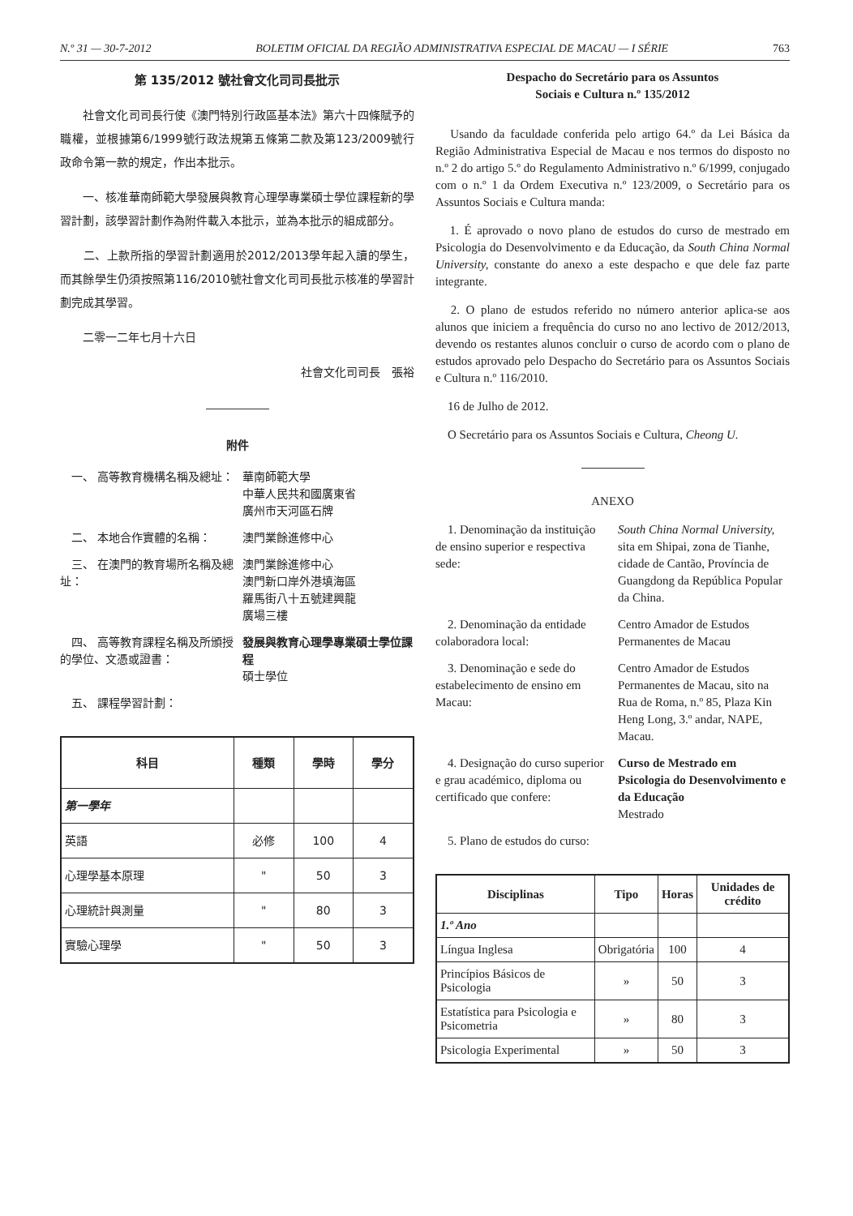N.º 31 — 30-7-2012 BOLETIM OFICIAL DA REGIÃO ADMINISTRATIVA ESPECIAL DE MACAU — I SÉRIE 763
第 135/2012 號社會文化司司長批示
　　社會文化司司長行使《澳門特別行政區基本法》第六十四條賦予的職權，並根據第6/1999號行政法規第五條第二款及第123/2009號行政命令第一款的規定，作出本批示。
　　一、核准華南師範大學發展與教育心理學專業碩士學位課程新的學習計劃，該學習計劃作為附件載入本批示，並為本批示的組成部分。
　　二、上款所指的學習計劃適用於2012/2013學年起入讀的學生，而其餘學生仍須按照第116/2010號社會文化司司長批示核准的學習計劃完成其學習。
　　二零一二年七月十六日
社會文化司司長　張裕
附件
　一、 高等教育機構名稱及總址： 華南師範大學
中華人民共和國廣東省
廣州市天河區石牌
　二、 本地合作實體的名稱： 澳門業餘進修中心
　三、 在澳門的教育場所名稱及總址：
澳門業餘進修中心
澳門新口岸外港填海區
羅馬街八十五號建興龍
廣場三樓
　四、 高等教育課程名稱及所頒授的學位、文憑或證書：
發展與教育心理學專業碩士學位課程
碩士學位
　五、 課程學習計劃：
| 科目 | 種類 | 學時 | 學分 |
| --- | --- | --- | --- |
| 第一學年 | | | |
| 英語 | 必修 | 100 | 4 |
| 心理學基本原理 | " | 50 | 3 |
| 心理統計與測量 | " | 80 | 3 |
| 實驗心理學 | " | 50 | 3 |
Despacho do Secretário para os Assuntos
Sociais e Cultura n.º 135/2012
　Usando da faculdade conferida pelo artigo 64.º da Lei Básica da Região Administrativa Especial de Macau e nos termos do disposto no n.º 2 do artigo 5.º do Regulamento Administrativo n.º 6/1999, conjugado com o n.º 1 da Ordem Executiva n.º 123/2009, o Secretário para os Assuntos Sociais e Cultura manda:
　1. É aprovado o novo plano de estudos do curso de mestrado em Psicologia do Desenvolvimento e da Educação, da South China Normal University, constante do anexo a este despacho e que dele faz parte integrante.
　2. O plano de estudos referido no número anterior aplica-se aos alunos que iniciem a frequência do curso no ano lectivo de 2012/2013, devendo os restantes alunos concluir o curso de acordo com o plano de estudos aprovado pelo Despacho do Secretário para os Assuntos Sociais e Cultura n.º 116/2010.
　16 de Julho de 2012.
　O Secretário para os Assuntos Sociais e Cultura, Cheong U.
ANEXO
　1. Denominação da instituição de ensino superior e respectiva sede:
South China Normal University, sita em Shipai, zona de Tianhe, cidade de Cantão, Província de Guangdong da República Popular da China.
　2. Denominação da entidade colaboradora local:
Centro Amador de Estudos Permanentes de Macau
　3. Denominação e sede do estabelecimento de ensino em Macau:
Centro Amador de Estudos Permanentes de Macau, sito na Rua de Roma, n.º 85, Plaza Kin Heng Long, 3.º andar, NAPE, Macau.
　4. Designação do curso superior e grau académico, diploma ou certificado que confere:
Curso de Mestrado em Psicologia do Desenvolvimento e da Educação
Mestrado
　5. Plano de estudos do curso:
| Disciplinas | Tipo | Horas | Unidades de crédito |
| --- | --- | --- | --- |
| 1.º Ano | | | |
| Língua Inglesa | Obrigatória | 100 | 4 |
| Princípios Básicos de Psicologia | » | 50 | 3 |
| Estatística para Psicologia e Psicometria | » | 80 | 3 |
| Psicologia Experimental | » | 50 | 3 |